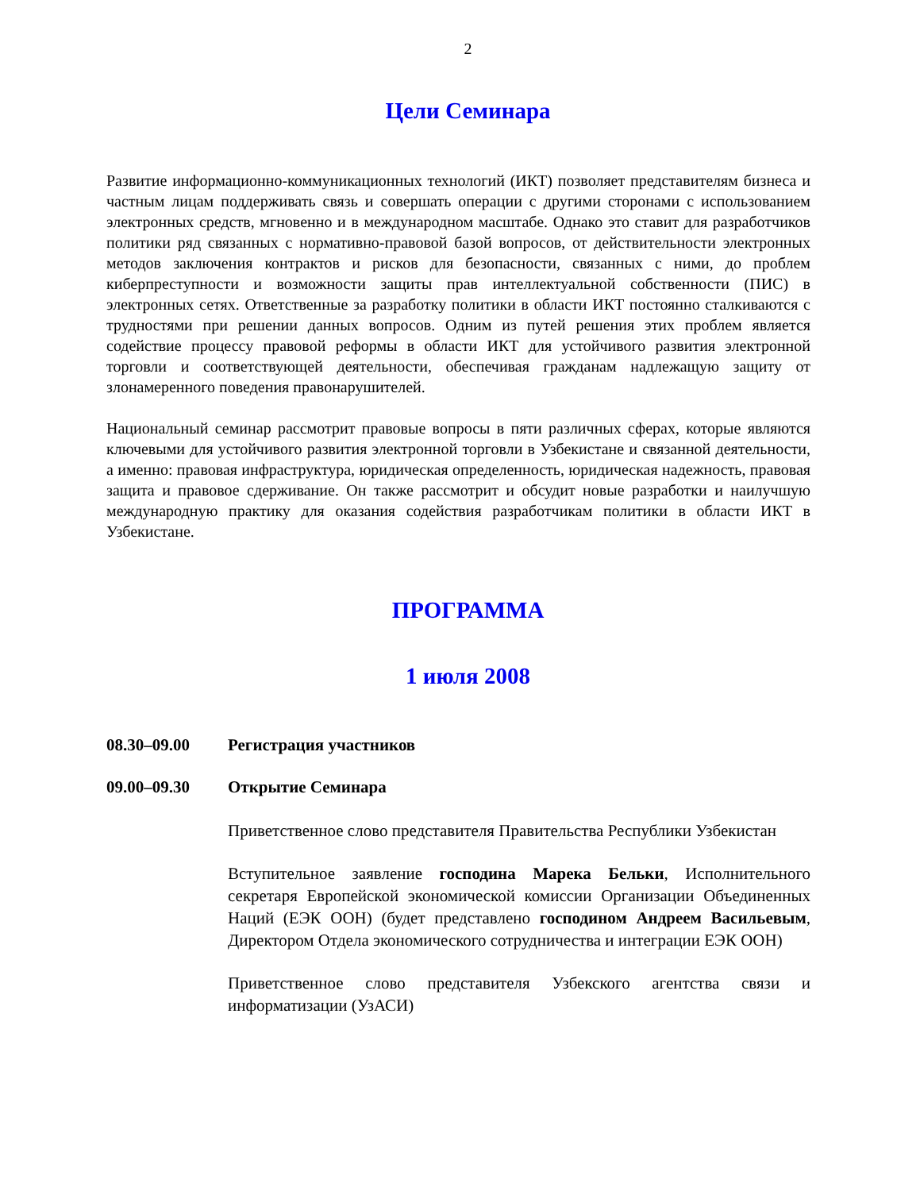2
Цели Семинара
Развитие информационно-коммуникационных технологий (ИКТ) позволяет представителям бизнеса и частным лицам поддерживать связь и совершать операции с другими сторонами с использованием электронных средств, мгновенно и в международном масштабе. Однако это ставит для разработчиков политики ряд связанных с нормативно-правовой базой вопросов, от действительности электронных методов заключения контрактов и рисков для безопасности, связанных с ними, до проблем киберпреступности и возможности защиты прав интеллектуальной собственности (ПИС) в электронных сетях. Ответственные за разработку политики в области ИКТ постоянно сталкиваются с трудностями при решении данных вопросов. Одним из путей решения этих проблем является содействие процессу правовой реформы в области ИКТ для устойчивого развития электронной торговли и соответствующей деятельности, обеспечивая гражданам надлежащую защиту от злонамеренного поведения правонарушителей.
Национальный семинар рассмотрит правовые вопросы в пяти различных сферах, которые являются ключевыми для устойчивого развития электронной торговли в Узбекистане и связанной деятельности, а именно: правовая инфраструктура, юридическая определенность, юридическая надежность, правовая защита и правовое сдерживание. Он также рассмотрит и обсудит новые разработки и наилучшую международную практику для оказания содействия разработчикам политики в области ИКТ в Узбекистане.
ПРОГРАММА
1 июля 2008
08.30–09.00 Регистрация участников
09.00–09.30 Открытие Семинара
Приветственное слово представителя Правительства Республики Узбекистан
Вступительное заявление господина Марека Бельки, Исполнительного секретаря Европейской экономической комиссии Организации Объединенных Наций (ЕЭК ООН) (будет представлено господином Андреем Васильевым, Директором Отдела экономического сотрудничества и интеграции ЕЭК ООН)
Приветственное слово представителя Узбекского агентства связи и информатизации (УзАСИ)